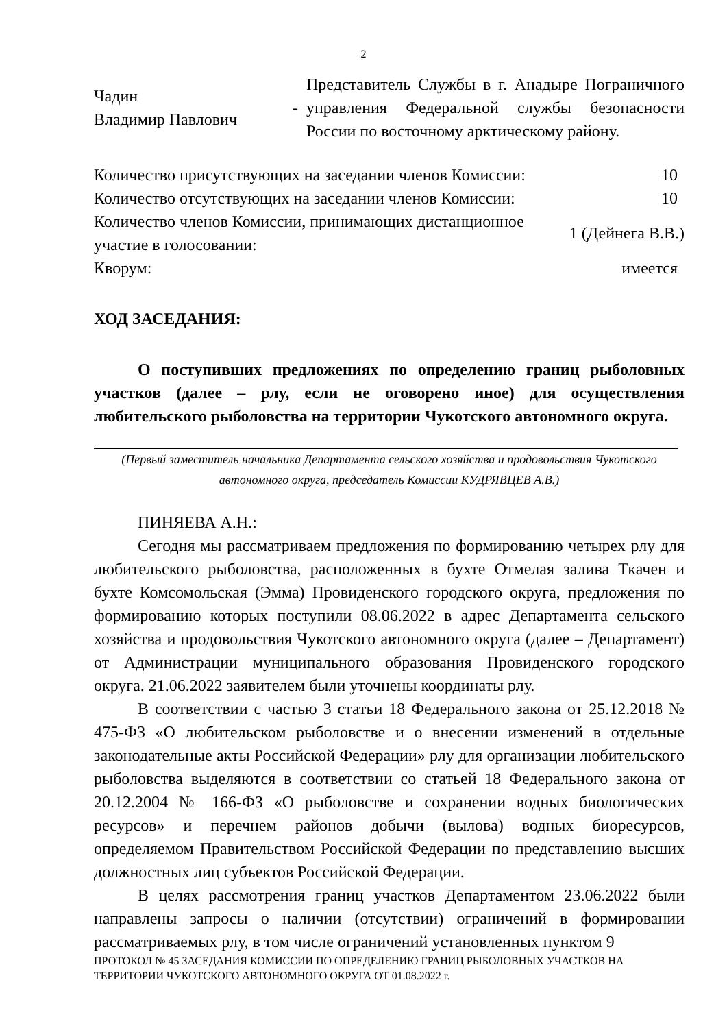2
| Чадин Владимир Павлович | - | Представитель Службы в г. Анадыре Пограничного управления Федеральной службы безопасности России по восточному арктическому району. |
| Количество присутствующих на заседании членов Комиссии: | 10 |
| Количество отсутствующих на заседании членов Комиссии: | 10 |
| Количество членов Комиссии, принимающих дистанционное участие в голосовании: | 1 (Дейнега В.В.) |
| Кворум: | имеется |
ХОД ЗАСЕДАНИЯ:
О поступивших предложениях по определению границ рыболовных участков (далее – рлу, если не оговорено иное) для осуществления любительского рыболовства на территории Чукотского автономного округа.
(Первый заместитель начальника Департамента сельского хозяйства и продовольствия Чукотского автономного округа, председатель Комиссии КУДРЯВЦЕВ А.В.)
ПИНЯЕВА А.Н.:
Сегодня мы рассматриваем предложения по формированию четырех рлу для любительского рыболовства, расположенных в бухте Отмелая залива Ткачен и бухте Комсомольская (Эмма) Провиденского городского округа, предложения по формированию которых поступили 08.06.2022 в адрес Департамента сельского хозяйства и продовольствия Чукотского автономного округа (далее – Департамент) от Администрации муниципального образования Провиденского городского округа. 21.06.2022 заявителем были уточнены координаты рлу.
В соответствии с частью 3 статьи 18 Федерального закона от 25.12.2018 № 475-ФЗ «О любительском рыболовстве и о внесении изменений в отдельные законодательные акты Российской Федерации» рлу для организации любительского рыболовства выделяются в соответствии со статьей 18 Федерального закона от 20.12.2004 № 166-ФЗ «О рыболовстве и сохранении водных биологических ресурсов» и перечнем районов добычи (вылова) водных биоресурсов, определяемом Правительством Российской Федерации по представлению высших должностных лиц субъектов Российской Федерации.
В целях рассмотрения границ участков Департаментом 23.06.2022 были направлены запросы о наличии (отсутствии) ограничений в формировании рассматриваемых рлу, в том числе ограничений установленных пунктом 9
ПРОТОКОЛ № 45 ЗАСЕДАНИЯ КОМИССИИ ПО ОПРЕДЕЛЕНИЮ ГРАНИЦ РЫБОЛОВНЫХ УЧАСТКОВ НА ТЕРРИТОРИИ ЧУКОТСКОГО АВТОНОМНОГО ОКРУГА ОТ 01.08.2022 г.